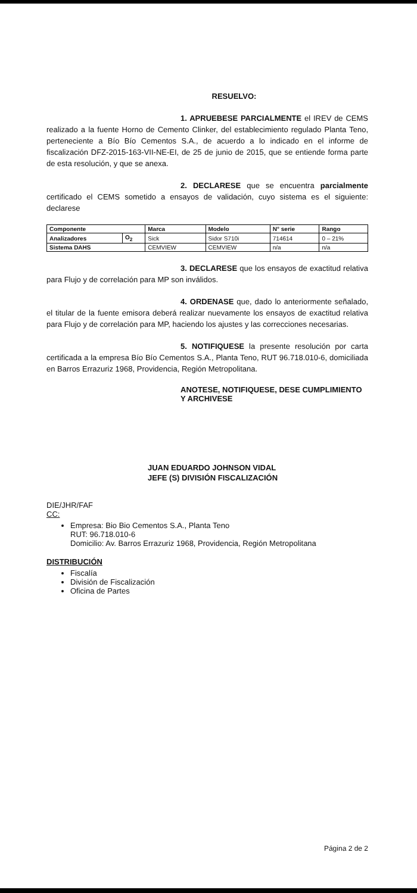RESUELVO:
1. APRUEBESE PARCIALMENTE el IREV de CEMS realizado a la fuente Horno de Cemento Clinker, del establecimiento regulado Planta Teno, perteneciente a Bío Bío Cementos S.A., de acuerdo a lo indicado en el informe de fiscalización DFZ-2015-163-VII-NE-EI, de 25 de junio de 2015, que se entiende forma parte de esta resolución, y que se anexa.
2. DECLARESE que se encuentra parcialmente certificado el CEMS sometido a ensayos de validación, cuyo sistema es el siguiente: declarese
| Componente | | Marca | Modelo | N° serie | Rango |
| --- | --- | --- | --- | --- | --- |
| Analizadores | O<sub>2</sub> | Sick | Sidor S710i | 714614 | 0 – 21% |
| Sistema DAHS | | CEMVIEW | CEMVIEW | n/a | n/a |
3. DECLARESE que los ensayos de exactitud relativa para Flujo y de correlación para MP son inválidos.
4. ORDENASE que, dado lo anteriormente señalado, el titular de la fuente emisora deberá realizar nuevamente los ensayos de exactitud relativa para Flujo y de correlación para MP, haciendo los ajustes y las correcciones necesarias.
5. NOTIFIQUESE la presente resolución por carta certificada a la empresa Bío Bío Cementos S.A., Planta Teno, RUT 96.718.010-6, domiciliada en Barros Errazuriz 1968, Providencia, Región Metropolitana.
ANOTESE, NOTIFIQUESE, DESE CUMPLIMIENTO Y ARCHIVESE
JUAN EDUARDO JOHNSON VIDAL
JEFE (S) DIVISIÓN FISCALIZACIÓN
DIE/JHR/FAF
CC:
Empresa: Bio Bio Cementos S.A., Planta Teno
RUT: 96.718.010-6
Domicilio: Av. Barros Errazuriz 1968, Providencia, Región Metropolitana
DISTRIBUCIÓN
Fiscalía
División de Fiscalización
Oficina de Partes
Página 2 de 2